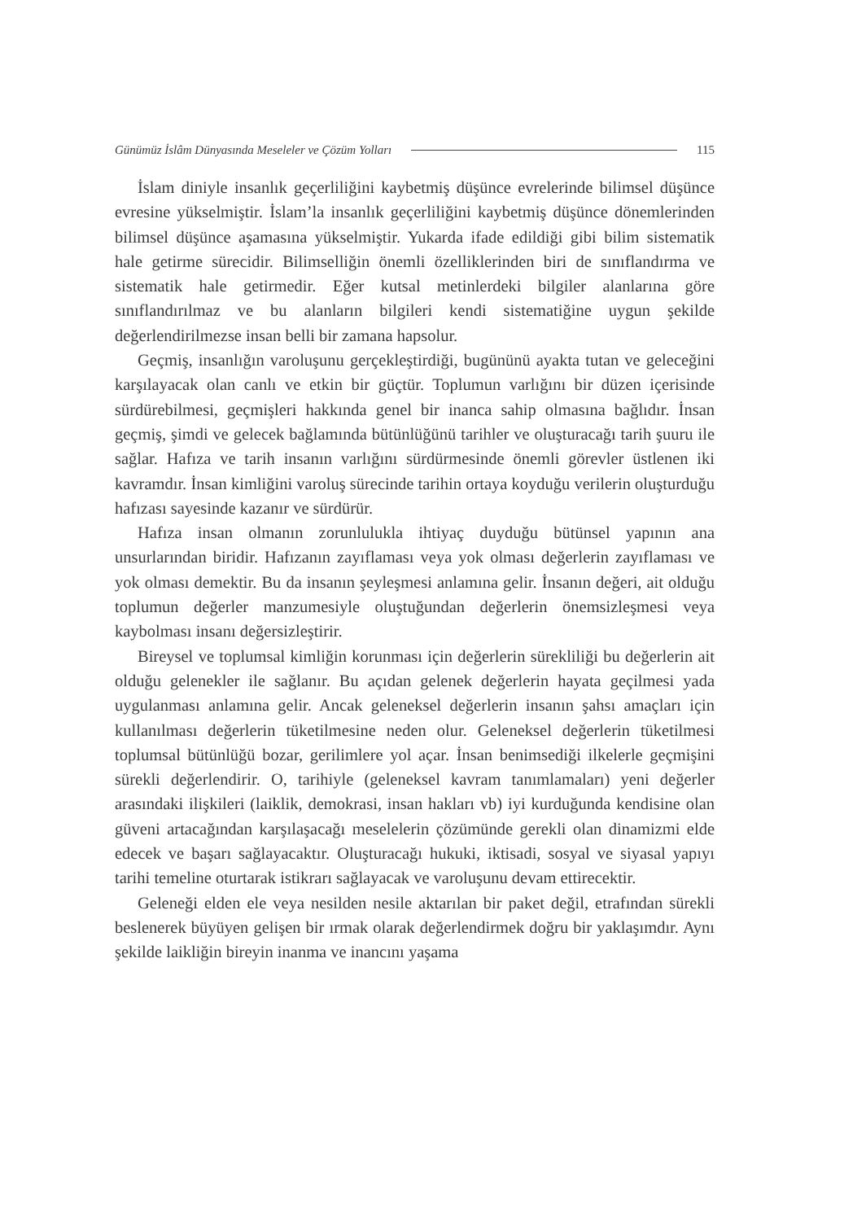Günümüz İslâm Dünyasında Meseleler ve Çözüm Yolları 115
İslam diniyle insanlık geçerliliğini kaybetmiş düşünce evrelerinde bilimsel düşünce evresine yükselmiştir. İslam’la insanlık geçerliliğini kaybetmiş düşünce dönemlerinden bilimsel düşünce aşamasına yükselmiştir. Yukarda ifade edildiği gibi bilim sistematik hale getirme sürecidir. Bilimselliğin önemli özelliklerinden biri de sınıflandırma ve sistematik hale getirmedir. Eğer kutsal metinlerdeki bilgiler alanlarına göre sınıflandırılmaz ve bu alanların bilgileri kendi sistematiğine uygun şekilde değerlendirilmezse insan belli bir zamana hapsolur.
Geçmiş, insanlığın varoluşunu gerçekleştirdiği, bugününü ayakta tutan ve geleceğini karşılayacak olan canlı ve etkin bir güçtür. Toplumun varlığını bir düzen içerisinde sürdürebilmesi, geçmişleri hakkında genel bir inanca sahip olmasına bağlıdır. İnsan geçmiş, şimdi ve gelecek bağlamında bütünlüğünü tarihler ve oluşturacağı tarih şuuru ile sağlar. Hafıza ve tarih insanın varlığını sürdürmesinde önemli görevler üstlenen iki kavramdır. İnsan kimliğini varoluş sürecinde tarihin ortaya koyduğu verilerin oluşturduğu hafızası sayesinde kazanır ve sürdürür.
Hafıza insan olmanın zorunlulukla ihtiyaç duyduğu bütünsel yapının ana unsurlarından biridir. Hafızanın zayıflaması veya yok olması değerlerin zayıflaması ve yok olması demektir. Bu da insanın şeyleşmesi anlamına gelir. İnsanın değeri, ait olduğu toplumun değerler manzumesiyle oluştuğundan değerlerin önemsizleşmesi veya kaybolması insanı değersizleştirir.
Bireysel ve toplumsal kimliğin korunması için değerlerin sürekliliği bu değerlerin ait olduğu gelenekler ile sağlanır. Bu açıdan gelenek değerlerin hayata geçilmesi yada uygulanması anlamına gelir. Ancak geleneksel değerlerin insanın şahsı amaçları için kullanılması değerlerin tüketilmesine neden olur. Geleneksel değerlerin tüketilmesi toplumsal bütünlüğü bozar, gerilimlere yol açar. İnsan benimsediği ilkelerle geçmişini sürekli değerlendirir. O, tarihiyle (geleneksel kavram tanımlamaları) yeni değerler arasındaki ilişkileri (laiklik, demokrasi, insan hakları vb) iyi kurduğunda kendisine olan güveni artacağından karşılaşacağı meselelerin çözümünde gerekli olan dinamizmi elde edecek ve başarı sağlayacaktır. Oluşturacağı hukuki, iktisadi, sosyal ve siyasal yapıyı tarihi temeline oturtarak istikrarı sağlayacak ve varoluşunu devam ettirecektir.
Geleneği elden ele veya nesilden nesile aktarılan bir paket değil, etrafından sürekli beslenerek büyüyen gelişen bir ırmak olarak değerlendirmek doğru bir yaklaşımdır. Aynı şekilde laikliğin bireyin inanma ve inancını yaşama